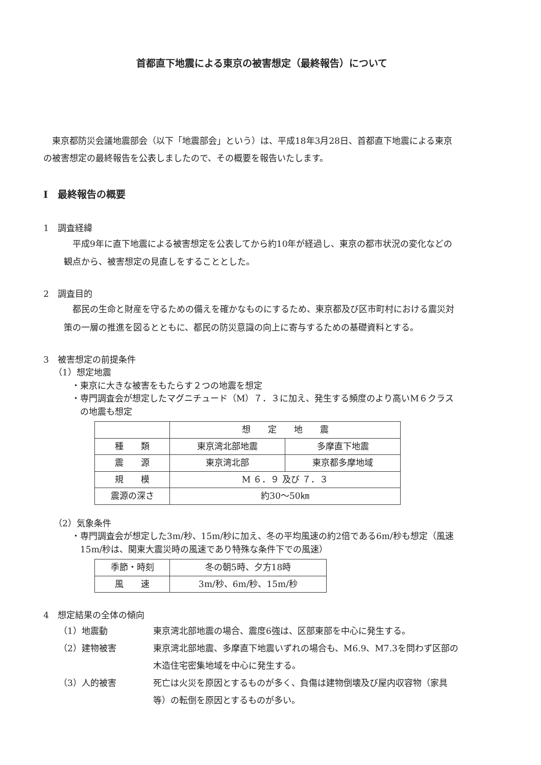首都直下地震による東京の被害想定（最終報告）について
東京都防災会議地震部会（以下「地震部会」という）は、平成18年3月28日、首都直下地震による東京の被害想定の最終報告を公表しましたので、その概要を報告いたします。
Ⅰ　最終報告の概要
1　調査経緯
平成9年に直下地震による被害想定を公表してから約10年が経過し、東京の都市状況の変化などの観点から、被害想定の見直しをすることとした。
2　調査目的
都民の生命と財産を守るための備えを確かなものにするため、東京都及び区市町村における震災対策の一層の推進を図るとともに、都民の防災意識の向上に寄与するための基礎資料とする。
3　被害想定の前提条件
（1）想定地震
・東京に大きな被害をもたらす２つの地震を想定
・専門調査会が想定したマグニチュード（M）７．３に加え、発生する頻度のより高いM６クラスの地震も想定
| | 想 定 地 震 | |
| 種 類 | 東京湾北部地震 | 多摩直下地震 |
| 震 源 | 東京湾北部 | 東京都多摩地域 |
| 規 模 | M ６．９ 及び ７．３ | |
| 震源の深さ | 約30〜50㎞ | |
（2）気象条件
・専門調査会が想定した3m/秒、15m/秒に加え、冬の平均風速の約2倍である6m/秒も想定（風速15m/秒は、関東大震災時の風速であり特殊な条件下での風速）
| 季節・時刻 | 冬の朝5時、夕方18時 |
| 風 速 | 3m/秒、6m/秒、15m/秒 |
4　想定結果の全体の傾向
（1）地震動 東京湾北部地震の場合、震度6強は、区部東部を中心に発生する。
（2）建物被害 東京湾北部地震、多摩直下地震いずれの場合も、M6.9、M7.3を問わず区部の木造住宅密集地域を中心に発生する。
（3）人的被害 死亡は火災を原因とするものが多く、負傷は建物倒壊及び屋内収容物（家具等）の転倒を原因とするものが多い。